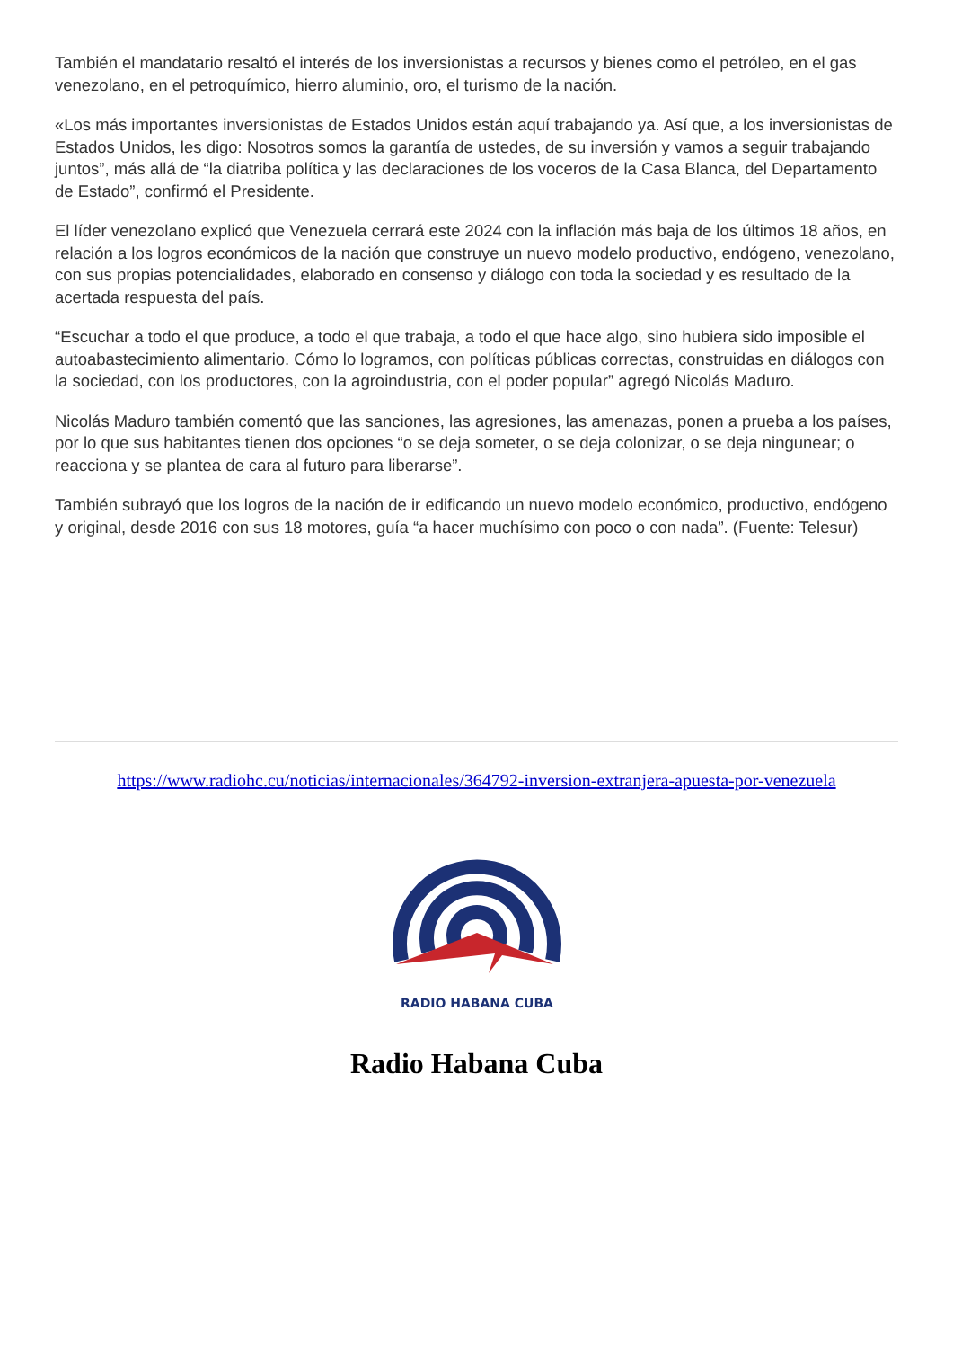También el mandatario resaltó el interés de los inversionistas a recursos y bienes como el petróleo, en el gas venezolano, en el petroquímico, hierro aluminio, oro, el turismo de la nación.
«Los más importantes inversionistas de Estados Unidos están aquí trabajando ya. Así que, a los inversionistas de Estados Unidos, les digo: Nosotros somos la garantía de ustedes, de su inversión y vamos a seguir trabajando juntos”, más allá de “la diatriba política y las declaraciones de los voceros de la Casa Blanca, del Departamento de Estado”, confirmó el Presidente.
El líder venezolano explicó que Venezuela cerrará este 2024 con la inflación más baja de los últimos 18 años, en relación a los logros económicos de la nación que construye un nuevo modelo productivo, endógeno, venezolano, con sus propias potencialidades, elaborado en consenso y diálogo con toda la sociedad y es resultado de la acertada respuesta del país.
“Escuchar a todo el que produce, a todo el que trabaja, a todo el que hace algo, sino hubiera sido imposible el autoabastecimiento alimentario. Cómo lo logramos, con políticas públicas correctas, construidas en diálogos con la sociedad, con los productores, con la agroindustria, con el poder popular” agregó Nicolás Maduro.
Nicolás Maduro también comentó que las sanciones, las agresiones, las amenazas, ponen a prueba a los países, por lo que sus habitantes tienen dos opciones “o se deja someter, o se deja colonizar, o se deja ningunear; o reacciona y se plantea de cara al futuro para liberarse”.
También subrayó que los logros de la nación de ir edificando un nuevo modelo económico, productivo, endógeno y original, desde 2016 con sus 18 motores, guía “a hacer muchísimo con poco o con nada”. (Fuente: Telesur)
https://www.radiohc.cu/noticias/internacionales/364792-inversion-extranjera-apuesta-por-venezuela
RADIO HABANA CUBA
Radio Habana Cuba